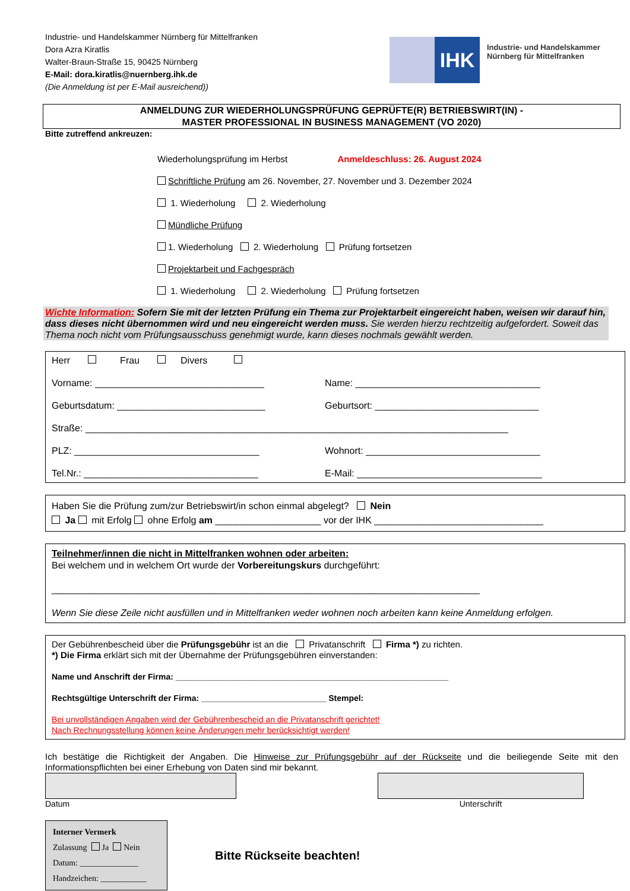Industrie- und Handelskammer Nürnberg für Mittelfranken
Dora Azra Kiratlis
Walter-Braun-Straße 15, 90425 Nürnberg
E-Mail: dora.kiratlis@nuernberg.ihk.de
(Die Anmeldung ist per E-Mail ausreichend))
IHK
Industrie- und Handelskammer
Nürnberg für Mittelfranken
ANMELDUNG ZUR WIEDERHOLUNGSPRÜFUNG GEPRÜFTE(R) BETRIEBSWIRT(IN) -
MASTER PROFESSIONAL IN BUSINESS MANAGEMENT (VO 2020)
Bitte zutreffend ankreuzen:
Wiederholungsprüfung im Herbst Anmeldeschluss: 26. August 2024
Schriftliche Prüfung am 26. November, 27. November und 3. Dezember 2024
1. Wiederholung 2. Wiederholung
Mündliche Prüfung
1. Wiederholung 2. Wiederholung Prüfung fortsetzen
Projektarbeit und Fachgespräch
1. Wiederholung 2. Wiederholung Prüfung fortsetzen
Wichte Information: Sofern Sie mit der letzten Prüfung ein Thema zur Projektarbeit eingereicht haben, weisen wir darauf hin, dass dieses nicht übernommen wird und neu eingereicht werden muss. Sie werden hierzu rechtzeitig aufgefordert. Soweit das Thema noch nicht vom Prüfungsausschuss genehmigt wurde, kann dieses nochmals gewählt werden.
Herr Frau Divers
Vorname: ________________________________ Name: ___________________________________
Geburtsdatum: ____________________________ Geburtsort: _______________________________
Straße: ________________________________________________________________________________
PLZ: ___________________________________ Wohnort: _________________________________
Tel.Nr.: _________________________________ E-Mail: ___________________________________
Haben Sie die Prüfung zum/zur Betriebswirt/in schon einmal abgelegt? Nein
Ja mit Erfolg ohne Erfolg am ____________________ vor der IHK ________________________________
Teilnehmer/innen die nicht in Mittelfranken wohnen oder arbeiten:
Bei welchem und in welchem Ort wurde der Vorbereitungskurs durchgeführt:
_________________________________________________________________________________
Wenn Sie diese Zeile nicht ausfüllen und in Mittelfranken weder wohnen noch arbeiten kann keine Anmeldung erfolgen.
Der Gebührenbescheid über die Prüfungsgebühr ist an die Privatanschrift Firma *) zu richten.
*) Die Firma erklärt sich mit der Übernahme der Prüfungsgebühren einverstanden:
Name und Anschrift der Firma: ___________________________________________________________
Rechtsgültige Unterschrift der Firma: ___________________________ Stempel:
Bei unvollständigen Angaben wird der Gebührenbescheid an die Privatanschrift gerichtet!
Nach Rechnungsstellung können keine Änderungen mehr berücksichtigt werden!
Ich bestätige die Richtigkeit der Angaben. Die Hinweise zur Prüfungsgebühr auf der Rückseite und die beiliegende Seite mit den Informationspflichten bei einer Erhebung von Daten sind mir bekannt.
Datum Unterschrift
Interner Vermerk
Zulassung Ja Nein
Datum: ______________
Handzeichen: ___________
Bitte Rückseite beachten!